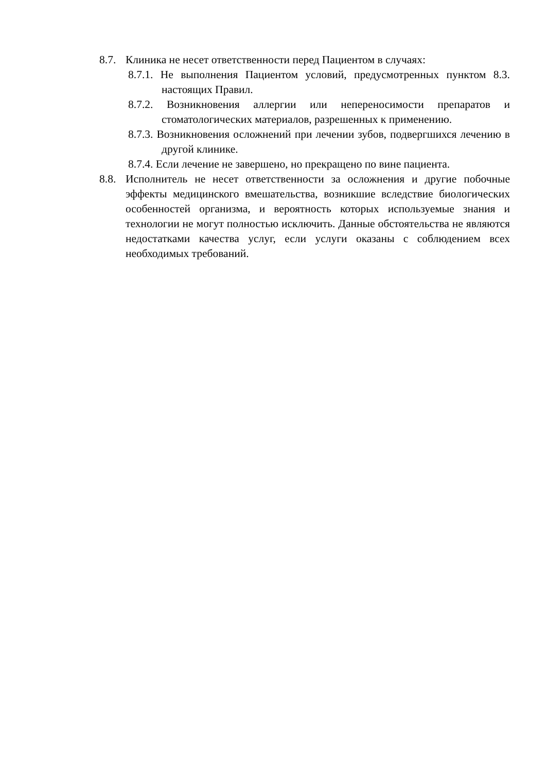8.7. Клиника не несет ответственности перед Пациентом в случаях:
8.7.1. Не выполнения Пациентом условий, предусмотренных пунктом 8.3. настоящих Правил.
8.7.2. Возникновения аллергии или непереносимости препаратов и стоматологических материалов, разрешенных к применению.
8.7.3. Возникновения осложнений при лечении зубов, подвергшихся лечению в другой клинике.
8.7.4. Если лечение не завершено, но прекращено по вине пациента.
8.8. Исполнитель не несет ответственности за осложнения и другие побочные эффекты медицинского вмешательства, возникшие вследствие биологических особенностей организма, и вероятность которых используемые знания и технологии не могут полностью исключить. Данные обстоятельства не являются недостатками качества услуг, если услуги оказаны с соблюдением всех необходимых требований.